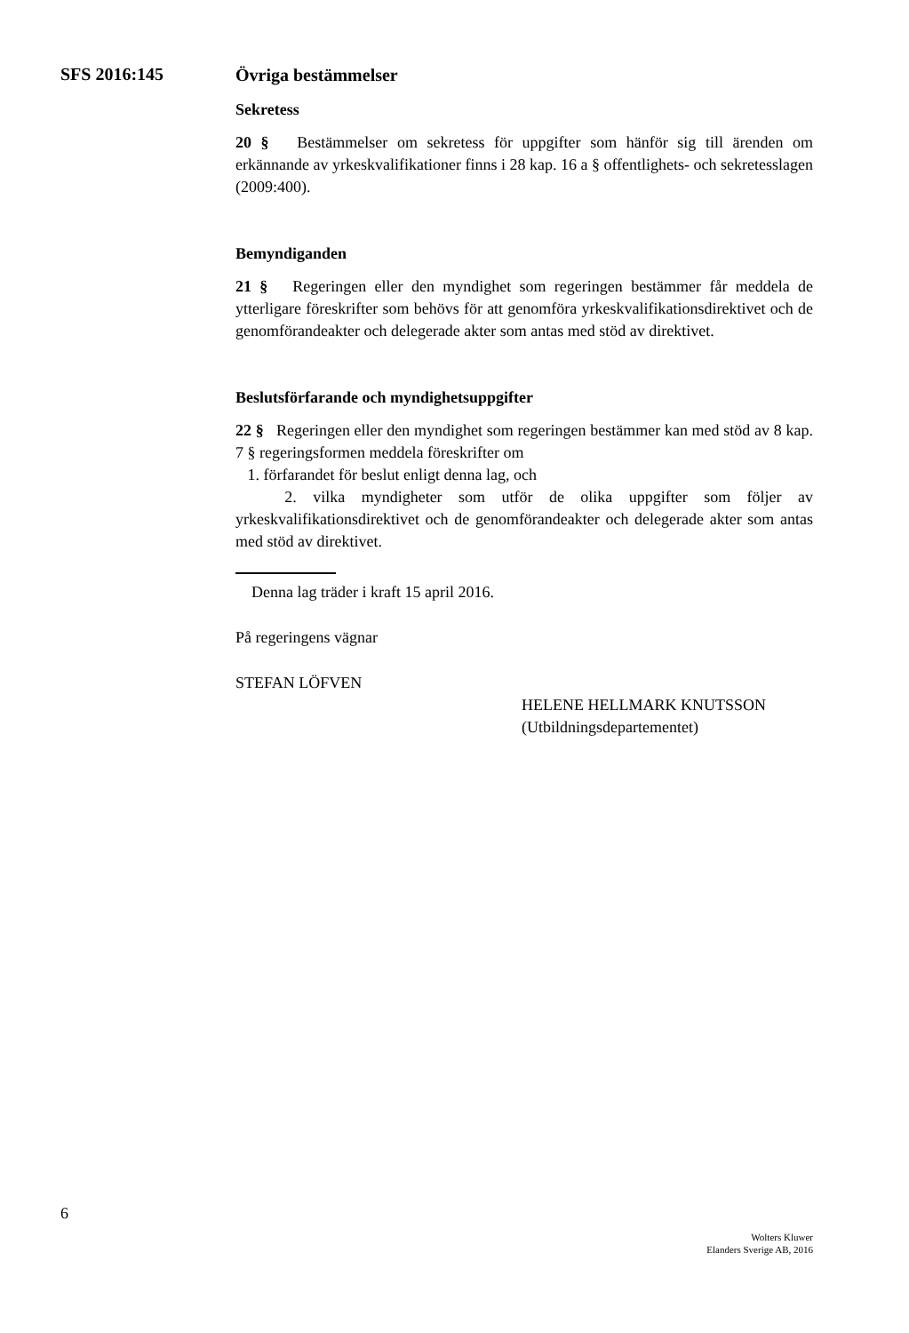SFS 2016:145
Övriga bestämmelser
Sekretess
20 § Bestämmelser om sekretess för uppgifter som hänför sig till ärenden om erkännande av yrkeskvalifikationer finns i 28 kap. 16 a § offentlighets- och sekretesslagen (2009:400).
Bemyndiganden
21 § Regeringen eller den myndighet som regeringen bestämmer får meddela de ytterligare föreskrifter som behövs för att genomföra yrkeskvalifikationsdirektivet och de genomförandeakter och delegerade akter som antas med stöd av direktivet.
Beslutsförfarande och myndighetsuppgifter
22 § Regeringen eller den myndighet som regeringen bestämmer kan med stöd av 8 kap. 7 § regeringsformen meddela föreskrifter om
1. förfarandet för beslut enligt denna lag, och
2. vilka myndigheter som utför de olika uppgifter som följer av yrkeskvalifikationsdirektivet och de genomförandeakter och delegerade akter som antas med stöd av direktivet.
Denna lag träder i kraft 15 april 2016.
På regeringens vägnar
STEFAN LÖFVEN
HELENE HELLMARK KNUTSSON
(Utbildningsdepartementet)
6
Wolters Kluwer
Elanders Sverige AB, 2016